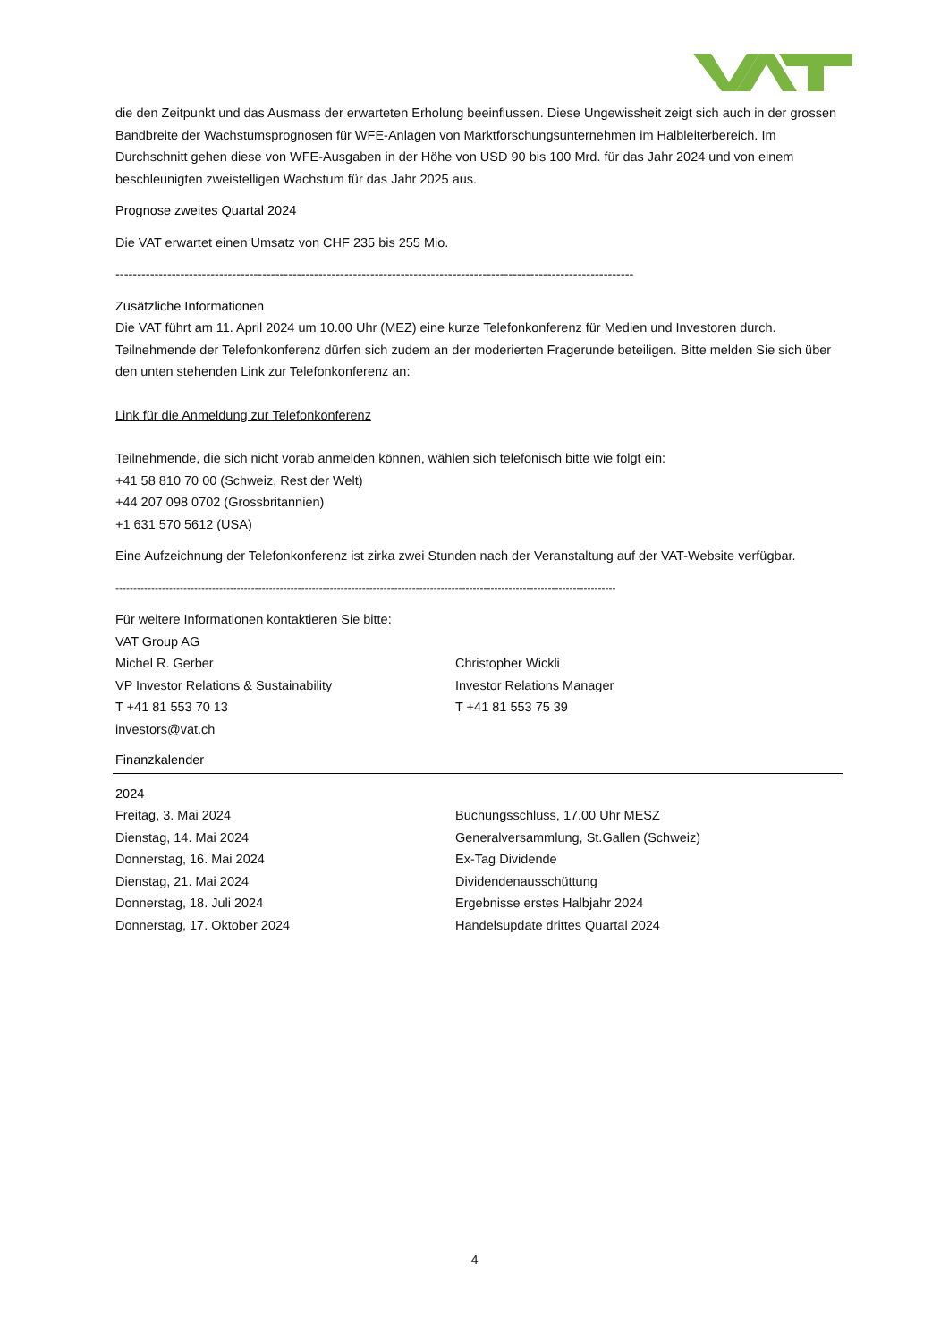die den Zeitpunkt und das Ausmass der erwarteten Erholung beeinflussen. Diese Ungewissheit zeigt sich auch in der grossen Bandbreite der Wachstumsprognosen für WFE-Anlagen von Marktforschungsunternehmen im Halbleiterbereich. Im Durchschnitt gehen diese von WFE-Ausgaben in der Höhe von USD 90 bis 100 Mrd. für das Jahr 2024 und von einem beschleunigten zweistelligen Wachstum für das Jahr 2025 aus.
Prognose zweites Quartal 2024
Die VAT erwartet einen Umsatz von CHF 235 bis 255 Mio.
------------------------------------------------------------------------------------------------------------------------
Zusätzliche Informationen
Die VAT führt am 11. April 2024 um 10.00 Uhr (MEZ) eine kurze Telefonkonferenz für Medien und Investoren durch. Teilnehmende der Telefonkonferenz dürfen sich zudem an der moderierten Fragerunde beteiligen. Bitte melden Sie sich über den unten stehenden Link zur Telefonkonferenz an:
Link für die Anmeldung zur Telefonkonferenz
Teilnehmende, die sich nicht vorab anmelden können, wählen sich telefonisch bitte wie folgt ein:
+41 58 810 70 00 (Schweiz, Rest der Welt)
+44 207 098 0702 (Grossbritannien)
+1 631 570 5612 (USA)
Eine Aufzeichnung der Telefonkonferenz ist zirka zwei Stunden nach der Veranstaltung auf der VAT-Website verfügbar.
--------------------------------------------------------------------------------------------------------------------------------------------
Für weitere Informationen kontaktieren Sie bitte:
VAT Group AG
Michel R. Gerber
VP Investor Relations & Sustainability
T +41 81 553 70 13
investors@vat.ch
Christopher Wickli
Investor Relations Manager
T +41 81 553 75 39
Finanzkalender
2024
Freitag, 3. Mai 2024
Dienstag, 14. Mai 2024
Donnerstag, 16. Mai 2024
Dienstag, 21. Mai 2024
Donnerstag, 18. Juli 2024
Donnerstag, 17. Oktober 2024
Buchungsschluss, 17.00 Uhr MESZ
Generalversammlung, St.Gallen (Schweiz)
Ex-Tag Dividende
Dividendenausschüttung
Ergebnisse erstes Halbjahr 2024
Handelsupdate drittes Quartal 2024
4